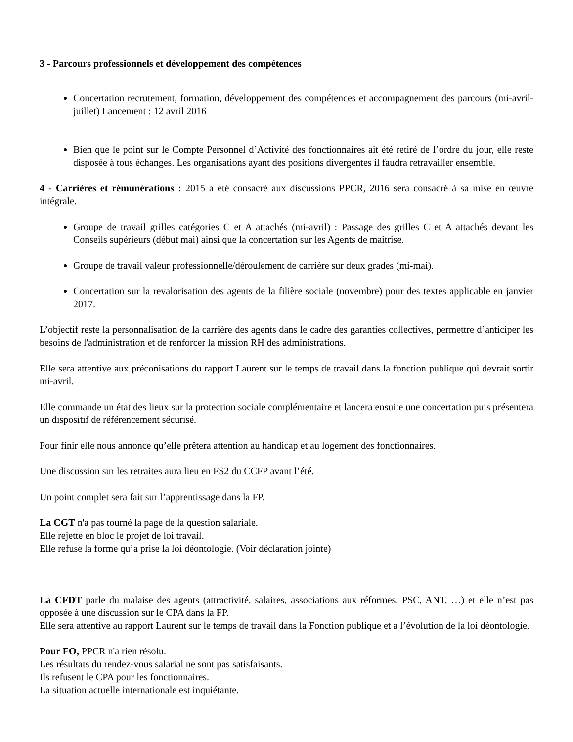3 - Parcours professionnels et développement des compétences
Concertation recrutement, formation, développement des compétences et accompagnement des parcours (mi-avril-juillet) Lancement : 12 avril 2016
Bien que le point sur le Compte Personnel d’Activité des fonctionnaires ait été retiré de l’ordre du jour, elle reste disposée à tous échanges. Les organisations ayant des positions divergentes il faudra retravailler ensemble.
4 - Carrières et rémunérations : 2015 a été consacré aux discussions PPCR, 2016 sera consacré à sa mise en œuvre intégrale.
Groupe de travail grilles catégories C et A attachés (mi-avril) : Passage des grilles C et A attachés devant les Conseils supérieurs (début mai) ainsi que la concertation sur les Agents de maitrise.
Groupe de travail valeur professionnelle/déroulement de carrière sur deux grades (mi-mai).
Concertation sur la revalorisation des agents de la filière sociale (novembre) pour des textes applicable en janvier 2017.
L’objectif reste la personnalisation de la carrière des agents dans le cadre des garanties collectives, permettre d’anticiper les besoins de l'administration et de renforcer la mission RH des administrations.
Elle sera attentive aux préconisations du rapport Laurent sur le temps de travail dans la fonction publique qui devrait sortir mi-avril.
Elle commande un état des lieux sur la protection sociale complémentaire et lancera ensuite une concertation puis présentera un dispositif de référencement sécurisé.
Pour finir elle nous annonce qu’elle prêtera attention au handicap et au logement des fonctionnaires.
Une discussion sur les retraites aura lieu en FS2 du CCFP avant l’été.
Un point complet sera fait sur l’apprentissage dans la FP.
La CGT n'a pas tourné la page de la question salariale.
Elle rejette en bloc le projet de loi travail.
Elle refuse la forme qu’a prise la loi déontologie. (Voir déclaration jointe)
La CFDT parle du malaise des agents (attractivité, salaires, associations aux réformes, PSC, ANT, …) et elle n’est pas opposée à une discussion sur le CPA dans la FP.
Elle sera attentive au rapport Laurent sur le temps de travail dans la Fonction publique et a l’évolution de la loi déontologie.
Pour FO, PPCR n'a rien résolu.
Les résultats du rendez-vous salarial ne sont pas satisfaisants.
Ils refusent le CPA pour les fonctionnaires.
La situation actuelle internationale est inquiétante.